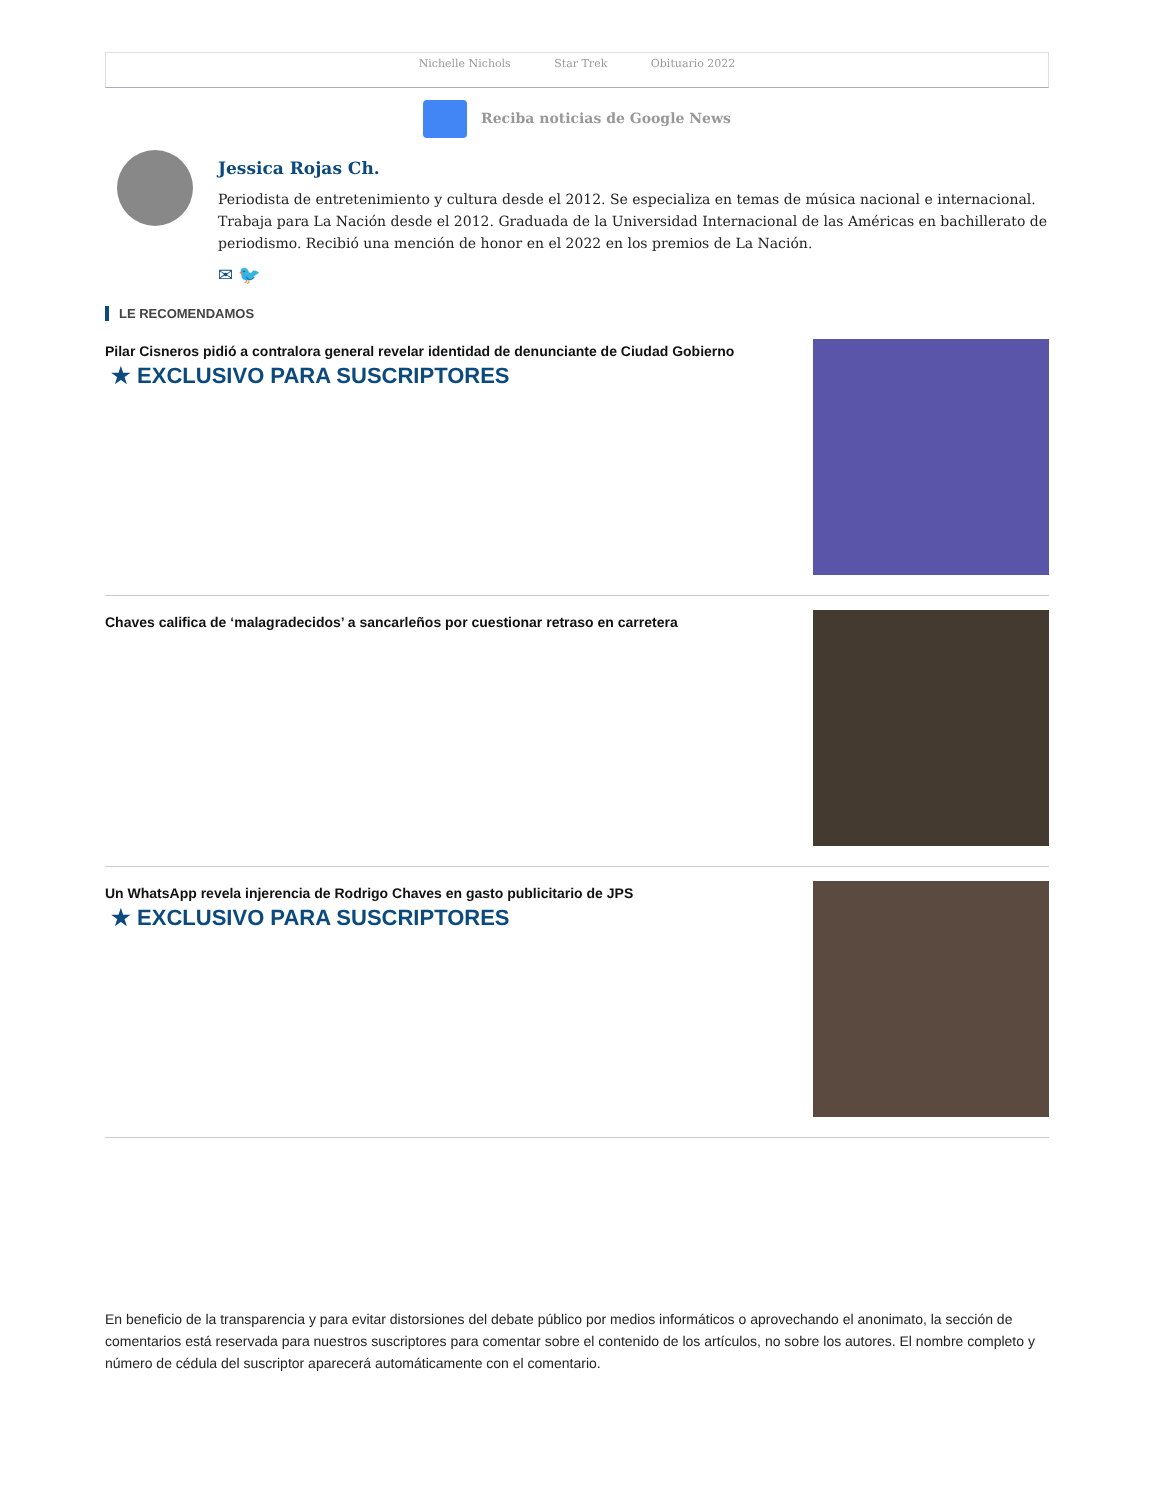Nichelle Nichols Star Trek Obituario 2022
Reciba noticias de Google News
Jessica Rojas Ch.
Periodista de entretenimiento y cultura desde el 2012. Se especializa en temas de música nacional e internacional. Trabaja para La Nación desde el 2012. Graduada de la Universidad Internacional de las Américas en bachillerato de periodismo. Recibió una mención de honor en el 2022 en los premios de La Nación.
✉ 🐦
LE RECOMENDAMOS
Pilar Cisneros pidió a contralora general revelar identidad de denunciante de Ciudad Gobierno
★ EXCLUSIVO PARA SUSCRIPTORES
Chaves califica de ‘malagradecidos’ a sancarleños por cuestionar retraso en carretera
Un WhatsApp revela injerencia de Rodrigo Chaves en gasto publicitario de JPS
★ EXCLUSIVO PARA SUSCRIPTORES
En beneficio de la transparencia y para evitar distorsiones del debate público por medios informáticos o aprovechando el anonimato, la sección de comentarios está reservada para nuestros suscriptores para comentar sobre el contenido de los artículos, no sobre los autores. El nombre completo y número de cédula del suscriptor aparecerá automáticamente con el comentario.